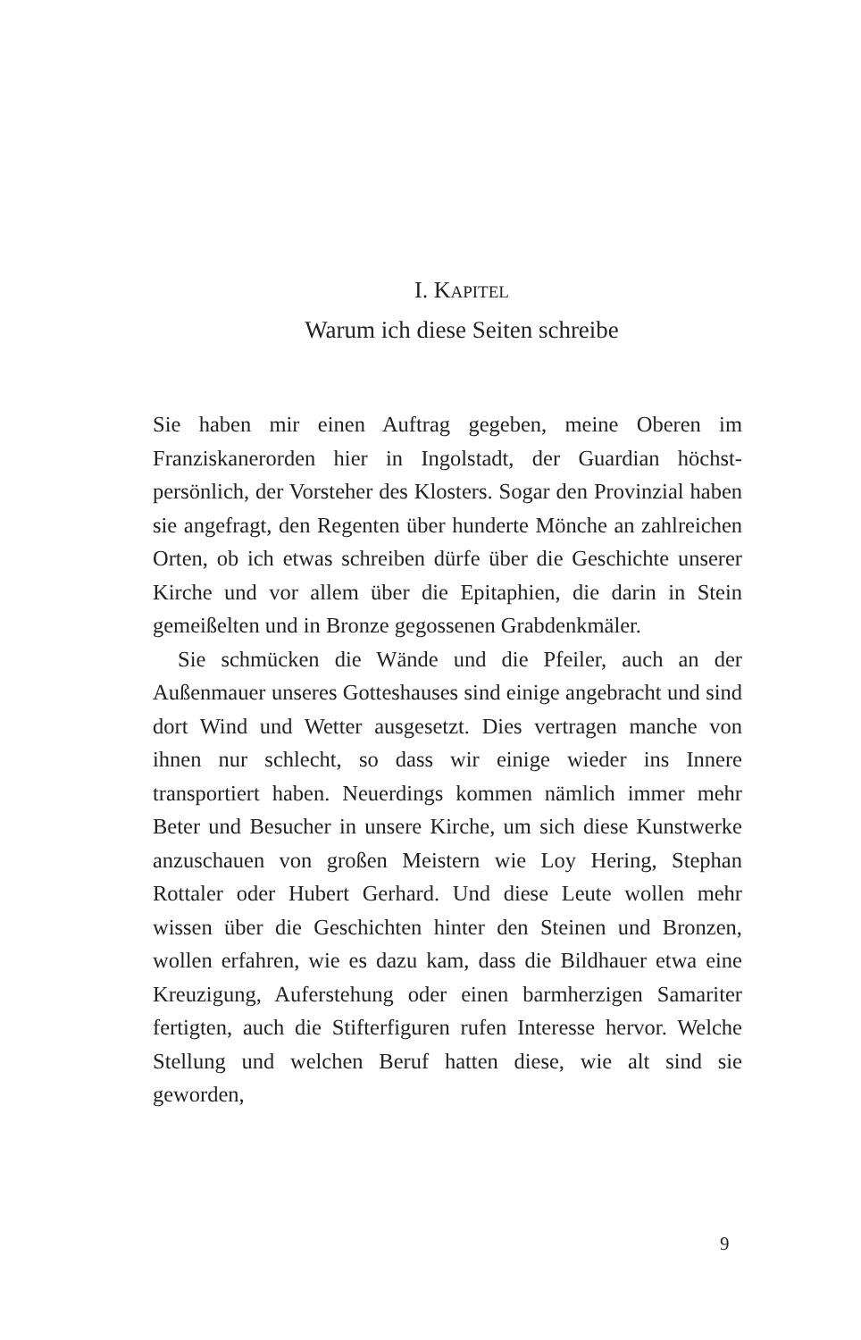I. KAPITEL
Warum ich diese Seiten schreibe
Sie haben mir einen Auftrag gegeben, meine Oberen im Franziskanerorden hier in Ingolstadt, der Guardian höchst­persönlich, der Vorsteher des Klosters. Sogar den Provinzi­al haben sie angefragt, den Regenten über hunderte Mön­che an zahlreichen Orten, ob ich etwas schreiben dürfe über die Geschichte unserer Kirche und vor allem über die Epitaphien, die darin in Stein gemeißelten und in Bronze gegossenen Grabdenkmäler.
Sie schmücken die Wände und die Pfeiler, auch an der Außenmauer unseres Gotteshauses sind einige angebracht und sind dort Wind und Wetter ausgesetzt. Dies vertragen manche von ihnen nur schlecht, so dass wir einige wieder ins Innere transportiert haben. Neuerdings kommen näm­lich immer mehr Beter und Besucher in unsere Kirche, um sich diese Kunstwerke anzuschauen von großen Meistern wie Loy Hering, Stephan Rottaler oder Hubert Gerhard. Und diese Leute wollen mehr wissen über die Geschichten hinter den Steinen und Bronzen, wollen erfahren, wie es dazu kam, dass die Bildhauer etwa eine Kreuzigung, Aufer­stehung oder einen barmherzigen Samariter fertigten, auch die Stifterfiguren rufen Interesse hervor. Welche Stellung und welchen Beruf hatten diese, wie alt sind sie geworden,
9